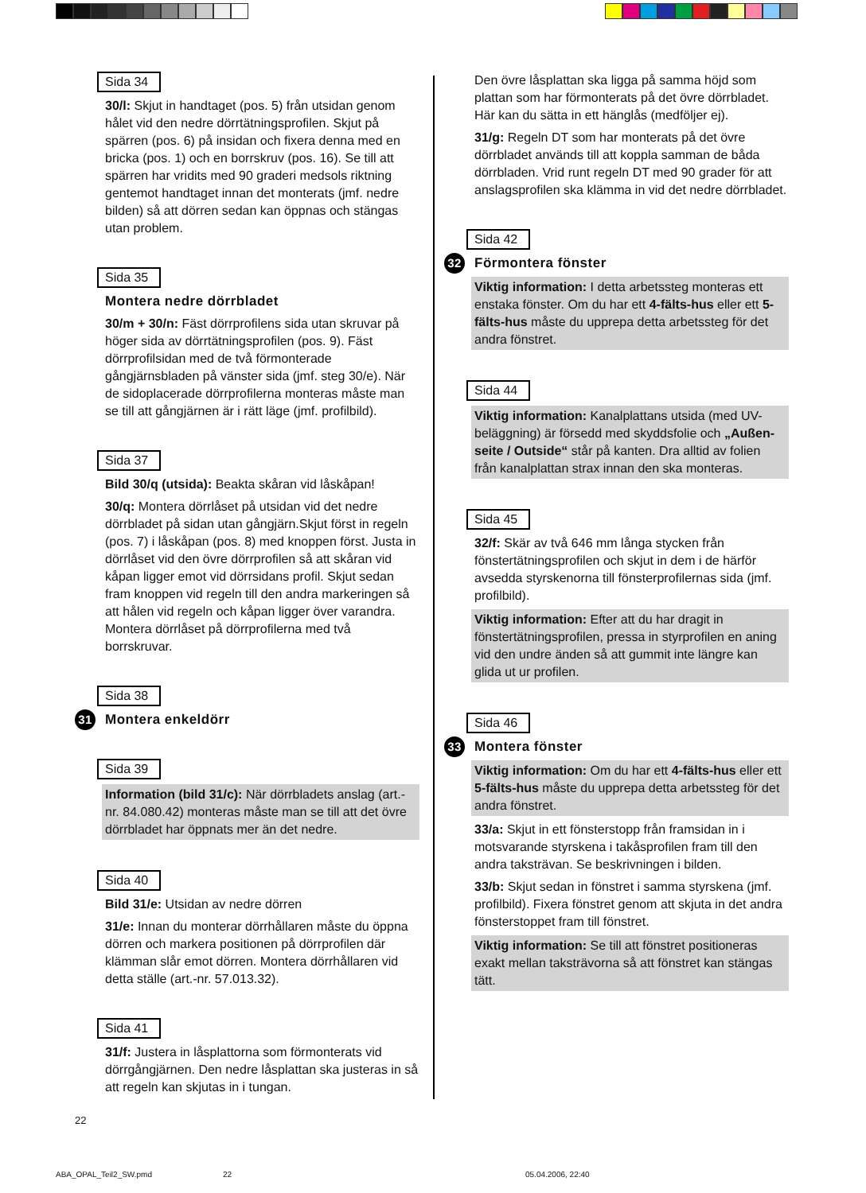Sida 34
30/l: Skjut in handtaget (pos. 5) från utsidan genom hålet vid den nedre dörrtätningsprofilen. Skjut på spärren (pos. 6) på insidan och fixera denna med en bricka (pos. 1) och en borrskruv (pos. 16). Se till att spärren har vridits med 90 graderi medsols riktning gentemot handtaget innan det monterats (jmf. nedre bilden) så att dörren sedan kan öppnas och stängas utan problem.
Sida 35
Montera nedre dörrbladet
30/m + 30/n: Fäst dörrprofilens sida utan skruvar på höger sida av dörrtätningsprofilen (pos. 9). Fäst dörrprofilsidan med de två förmonterade gångjärnsbladen på vänster sida (jmf. steg 30/e). När de sidoplacerade dörrprofilerna monteras måste man se till att gångjärnen är i rätt läge (jmf. profilbild).
Sida 37
Bild 30/q (utsida): Beakta skåran vid låskåpan!
30/q: Montera dörrlåset på utsidan vid det nedre dörrbladet på sidan utan gångjärn.Skjut först in regeln (pos. 7) i låskåpan (pos. 8) med knoppen först. Justa in dörrlåset vid den övre dörrprofilen så att skåran vid kåpan ligger emot vid dörrsidans profil. Skjut sedan fram knoppen vid regeln till den andra markeringen så att hålen vid regeln och kåpan ligger över varandra. Montera dörrlåset på dörrprofilerna med två borrskruvar.
Sida 38
31 Montera enkeldörr
Sida 39
Information (bild 31/c): När dörrbladets anslag (art.-nr. 84.080.42) monteras måste man se till att det övre dörrbladet har öppnats mer än det nedre.
Sida 40
Bild 31/e: Utsidan av nedre dörren
31/e: Innan du monterar dörrhållaren måste du öppna dörren och markera positionen på dörrprofilen där klämman slår emot dörren. Montera dörrhållaren vid detta ställe (art.-nr. 57.013.32).
Sida 41
31/f: Justera in låsplattorna som förmonterats vid dörrgångjärnen. Den nedre låsplattan ska justeras in så att regeln kan skjutas in i tungan.
Den övre låsplattan ska ligga på samma höjd som plattan som har förmonterats på det övre dörrbladet. Här kan du sätta in ett hänglås (medföljer ej).
31/g: Regeln DT som har monterats på det övre dörrbladet används till att koppla samman de båda dörrbladen. Vrid runt regeln DT med 90 grader för att anslagsprofilen ska klämma in vid det nedre dörrbladet.
Sida 42
32 Förmontera fönster
Viktig information: I detta arbetssteg monteras ett enstaka fönster. Om du har ett 4-fälts-hus eller ett 5-fälts-hus måste du upprepa detta arbetssteg för det andra fönstret.
Sida 44
Viktig information: Kanalplattans utsida (med UV-beläggning) är försedd med skyddsfolie och „Außen-seite / Outside“ står på kanten. Dra alltid av folien från kanalplattan strax innan den ska monteras.
Sida 45
32/f: Skär av två 646 mm långa stycken från fönstertätningsprofilen och skjut in dem i de härför avsedda styrskenorna till fönsterprofilernas sida (jmf. profilbild).
Viktig information: Efter att du har dragit in fönstertätningsprofilen, pressa in styrprofilen en aning vid den undre änden så att gummit inte längre kan glida ut ur profilen.
Sida 46
33 Montera fönster
Viktig information: Om du har ett 4-fälts-hus eller ett 5-fälts-hus måste du upprepa detta arbetssteg för det andra fönstret.
33/a: Skjut in ett fönsterstopp från framsidan in i motsvarande styrskena i takåsprofilen fram till den andra taksträvan. Se beskrivningen i bilden.
33/b: Skjut sedan in fönstret i samma styrskena (jmf. profilbild). Fixera fönstret genom att skjuta in det andra fönsterstoppet fram till fönstret.
Viktig information: Se till att fönstret positioneras exakt mellan taksträvorna så att fönstret kan stängas tätt.
22
ABA_OPAL_Teil2_SW.pmd 22 05.04.2006, 22:40